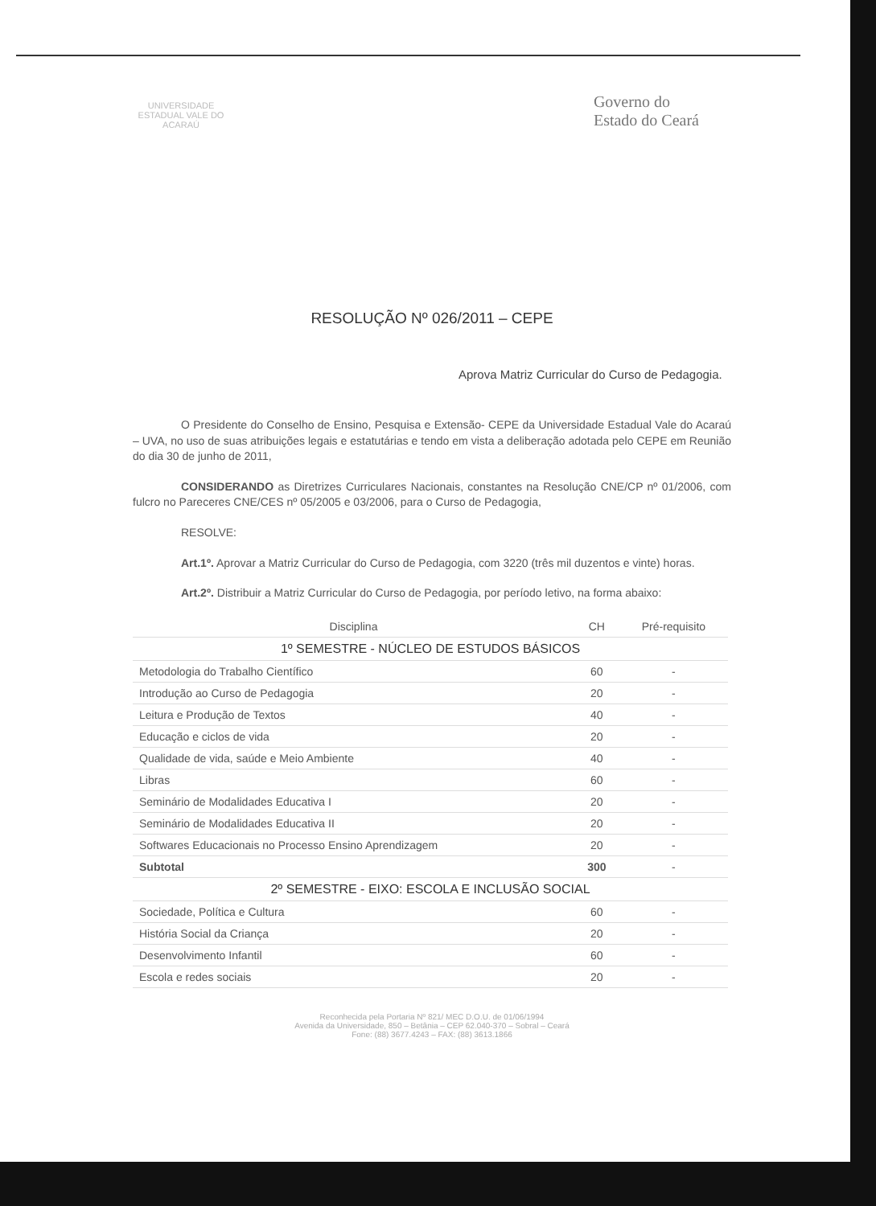UNIVERSIDADE ESTADUAL VALE DO ACARAÚ
Governo do
Estado do Ceará
RESOLUÇÃO Nº 026/2011 – CEPE
Aprova Matriz Curricular do Curso de Pedagogia.
O Presidente do Conselho de Ensino, Pesquisa e Extensão- CEPE da Universidade Estadual Vale do Acaraú – UVA, no uso de suas atribuições legais e estatutárias e tendo em vista a deliberação adotada pelo CEPE em Reunião do dia 30 de junho de 2011,
CONSIDERANDO as Diretrizes Curriculares Nacionais, constantes na Resolução CNE/CP nº 01/2006, com fulcro no Pareceres CNE/CES nº 05/2005 e 03/2006, para o Curso de Pedagogia,
RESOLVE:
Art.1º. Aprovar a Matriz Curricular do Curso de Pedagogia, com 3220 (três mil duzentos e vinte) horas.
Art.2º. Distribuir a Matriz Curricular do Curso de Pedagogia, por período letivo, na forma abaixo:
| Disciplina | CH | Pré-requisito |
| --- | --- | --- |
| 1º SEMESTRE - NÚCLEO DE ESTUDOS BÁSICOS | | |
| Metodologia do Trabalho Científico | 60 | - |
| Introdução ao Curso de Pedagogia | 20 | - |
| Leitura e Produção de Textos | 40 | - |
| Educação e ciclos de vida | 20 | - |
| Qualidade de vida, saúde e Meio Ambiente | 40 | - |
| Libras | 60 | - |
| Seminário de Modalidades Educativa I | 20 | - |
| Seminário de Modalidades Educativa II | 20 | - |
| Softwares Educacionais no Processo Ensino Aprendizagem | 20 | - |
| Subtotal | 300 | - |
| 2º SEMESTRE - EIXO: ESCOLA E INCLUSÃO SOCIAL | | |
| Sociedade, Política e Cultura | 60 | - |
| História Social da Criança | 20 | - |
| Desenvolvimento Infantil | 60 | - |
| Escola e redes sociais | 20 | - |
Reconhecida pela Portaria Nº 821/ MEC D.O.U. de 01/06/1994
Avenida da Universidade, 850 – Betânia – CEP 62.040-370 – Sobral – Ceará
Fone: (88) 3677.4243 – FAX: (88) 3613.1866